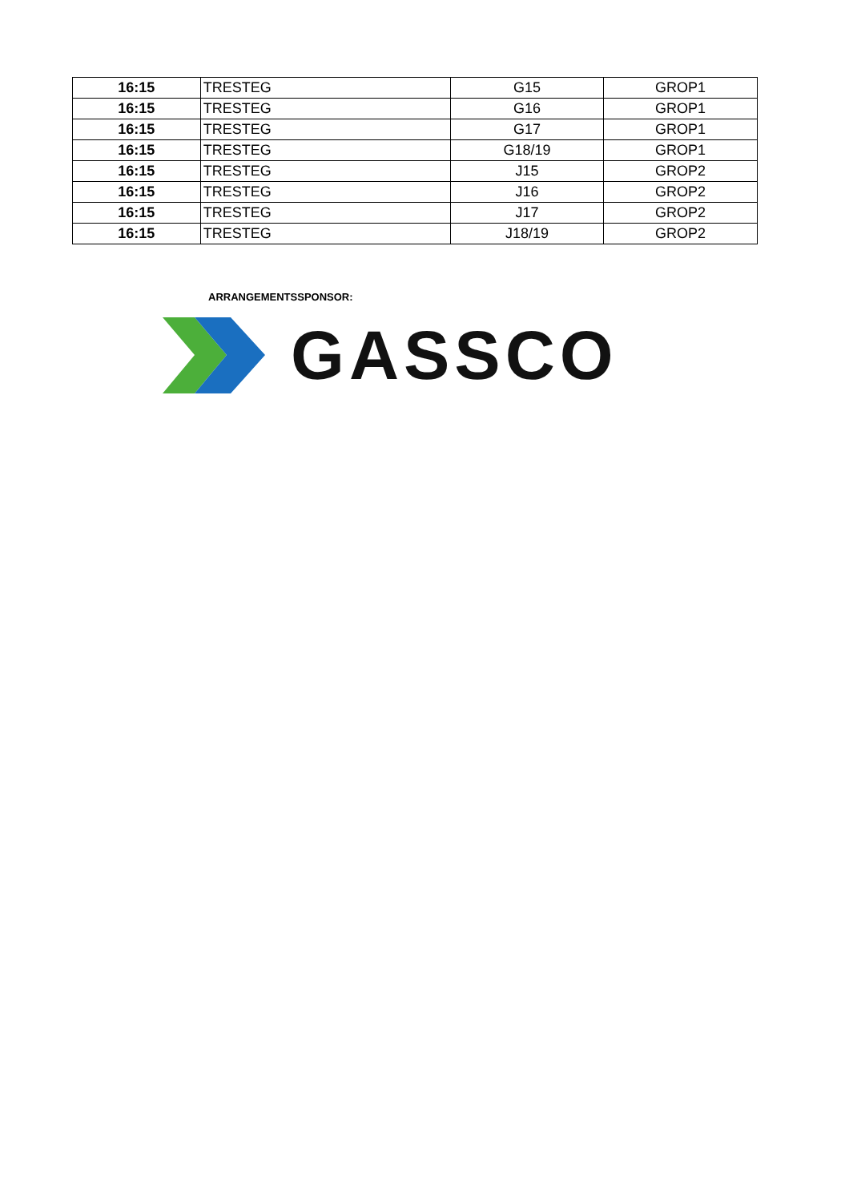| 16:15 | TRESTEG | G15 | GROP1 |
| 16:15 | TRESTEG | G16 | GROP1 |
| 16:15 | TRESTEG | G17 | GROP1 |
| 16:15 | TRESTEG | G18/19 | GROP1 |
| 16:15 | TRESTEG | J15 | GROP2 |
| 16:15 | TRESTEG | J16 | GROP2 |
| 16:15 | TRESTEG | J17 | GROP2 |
| 16:15 | TRESTEG | J18/19 | GROP2 |
ARRANGEMENTSSPONSOR:
GASSCO